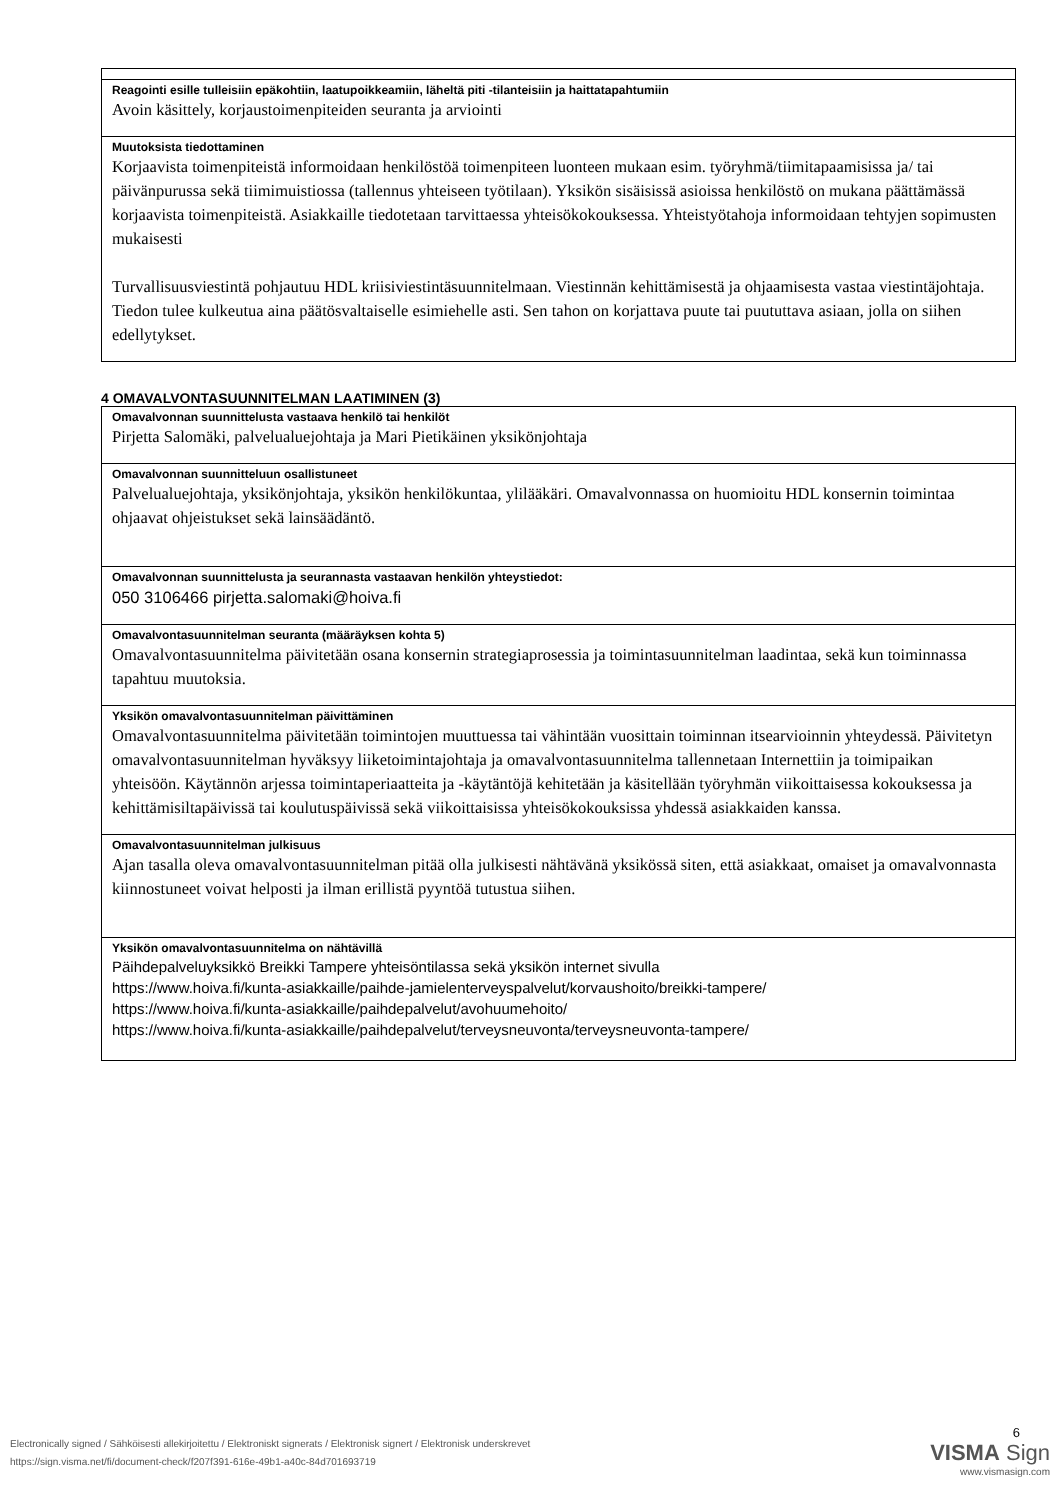| Reagointi esille tulleisiin epäkohtiin, laatupoikkeamiin, läheltä piti -tilanteisiin ja haittatapahtumiin Avoin käsittely, korjaustoimenpiteiden seuranta ja arviointi |
| Muutoksista tiedottaminen Korjaavista toimenpiteistä informoidaan henkilöstöä toimenpiteen luonteen mukaan esim. työryhmä/tiimitapaamisissa ja/ tai päivänpurussa sekä tiimimuistiossa (tallennus yhteiseen työtilaan). Yksikön sisäisissä asioissa henkilöstö on mukana päättämässä korjaavista toimenpiteistä. Asiakkaille tiedotetaan tarvittaessa yhteisökokouksessa. Yhteistyötahoja informoidaan tehtyjen sopimusten mukaisesti Turvallisuusviestintä pohjautuu HDL kriisiviestintäsuunnitelmaan. Viestinnän kehittämisestä ja ohjaamisesta vastaa viestintäjohtaja. Tiedon tulee kulkeutua aina päätösvaltaiselle esimiehelle asti. Sen tahon on korjattava puute tai puututtava asiaan, jolla on siihen edellytykset. |
4 OMAVALVONTASUUNNITELMAN LAATIMINEN (3)
| Omavalvonnan suunnittelusta vastaava henkilö tai henkilöt Pirjetta Salomäki, palvelualuejohtaja ja Mari Pietikäinen yksikönjohtaja |
| Omavalvonnan suunnitteluun osallistuneet Palvelualuejohtaja, yksikönjohtaja, yksikön henkilökuntaa, ylilääkäri. Omavalvonnassa on huomioitu HDL konsernin toimintaa ohjaavat ohjeistukset sekä lainsäädäntö. |
| Omavalvonnan suunnittelusta ja seurannasta vastaavan henkilön yhteystiedot: 050 3106466 pirjetta.salomaki@hoiva.fi |
| Omavalvontasuunnitelman seuranta (määräyksen kohta 5) Omavalvontasuunnitelma päivitetään osana konsernin strategiaprosessia ja toimintasuunnitelman laadintaa, sekä kun toiminnassa tapahtuu muutoksia. |
| Yksikön omavalvontasuunnitelman päivittäminen Omavalvontasuunnitelma päivitetään toimintojen muuttuessa tai vähintään vuosittain toiminnan itsearvioinnin yhteydessä. Päivitetyn omavalvontasuunnitelman hyväksyy liiketoimintajohtaja ja omavalvontasuunnitelma tallennetaan Internettiin ja toimipaikan yhteisöön. Käytännön arjessa toimintaperiaatteita ja -käytäntöjä kehitetään ja käsitellään työryhmän viikoittaisessa kokouksessa ja kehittämisiltapäivissä tai koulutuspäivissä sekä viikoittaisissa yhteisökokouksissa yhdessä asiakkaiden kanssa. |
| Omavalvontasuunnitelman julkisuus Ajan tasalla oleva omavalvontasuunnitelman pitää olla julkisesti nähtävänä yksikössä siten, että asiakkaat, omaiset ja omavalvonnasta kiinnostuneet voivat helposti ja ilman erillistä pyyntöä tutustua siihen. |
| Yksikön omavalvontasuunnitelma on nähtävillä Päihdepalveluyksikkö Breikki Tampere yhteisöntilassa sekä yksikön internet sivulla https://www.hoiva.fi/kunta-asiakkaille/paihde-jamielenterveyspalvelut/korvaushoito/breikki-tampere/ https://www.hoiva.fi/kunta-asiakkaille/paihdepalvelut/avohuumehoito/ https://www.hoiva.fi/kunta-asiakkaille/paihdepalvelut/terveysneuvonta/terveysneuvonta-tampere/ |
Electronically signed / Sähköisesti allekirjoitettu / Elektroniskt signerats / Elektronisk signert / Elektronisk underskrevet
https://sign.visma.net/fi/document-check/f207f391-616e-49b1-a40c-84d701693719
6
VISMA Sign
www.vismasign.com